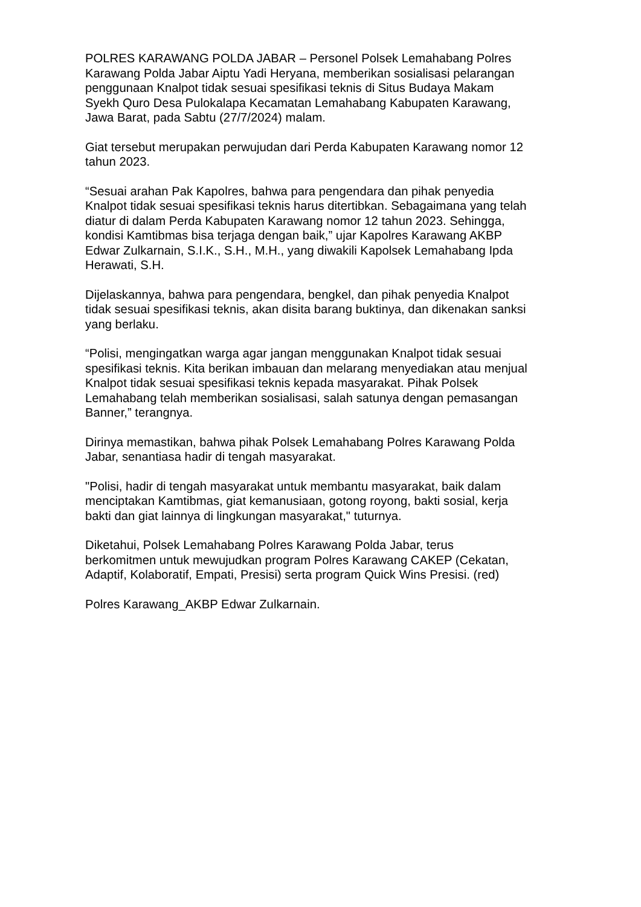POLRES KARAWANG POLDA JABAR – Personel Polsek Lemahabang Polres
Karawang Polda Jabar Aiptu Yadi Heryana, memberikan sosialisasi pelarangan
penggunaan Knalpot tidak sesuai spesifikasi teknis di Situs Budaya Makam
Syekh Quro Desa Pulokalapa Kecamatan Lemahabang Kabupaten Karawang,
Jawa Barat, pada Sabtu (27/7/2024) malam.
Giat tersebut merupakan perwujudan dari Perda Kabupaten Karawang nomor 12
tahun 2023.
“Sesuai arahan Pak Kapolres, bahwa para pengendara dan pihak penyedia
Knalpot tidak sesuai spesifikasi teknis harus ditertibkan. Sebagaimana yang telah
diatur di dalam Perda Kabupaten Karawang nomor 12 tahun 2023. Sehingga,
kondisi Kamtibmas bisa terjaga dengan baik,” ujar Kapolres Karawang AKBP
Edwar Zulkarnain, S.I.K., S.H., M.H., yang diwakili Kapolsek Lemahabang Ipda
Herawati, S.H.
Dijelaskannya, bahwa para pengendara, bengkel, dan pihak penyedia Knalpot
tidak sesuai spesifikasi teknis, akan disita barang buktinya, dan dikenakan sanksi
yang berlaku.
“Polisi, mengingatkan warga agar jangan menggunakan Knalpot tidak sesuai
spesifikasi teknis. Kita berikan imbauan dan melarang menyediakan atau menjual
Knalpot tidak sesuai spesifikasi teknis kepada masyarakat. Pihak Polsek
Lemahabang telah memberikan sosialisasi, salah satunya dengan pemasangan
Banner,” terangnya.
Dirinya memastikan, bahwa pihak Polsek Lemahabang Polres Karawang Polda
Jabar, senantiasa hadir di tengah masyarakat.
"Polisi, hadir di tengah masyarakat untuk membantu masyarakat, baik dalam
menciptakan Kamtibmas, giat kemanusiaan, gotong royong, bakti sosial, kerja
bakti dan giat lainnya di lingkungan masyarakat," tuturnya.
Diketahui, Polsek Lemahabang Polres Karawang Polda Jabar, terus
berkomitmen untuk mewujudkan program Polres Karawang CAKEP (Cekatan,
Adaptif, Kolaboratif, Empati, Presisi) serta program Quick Wins Presisi. (red)
Polres Karawang_AKBP Edwar Zulkarnain.